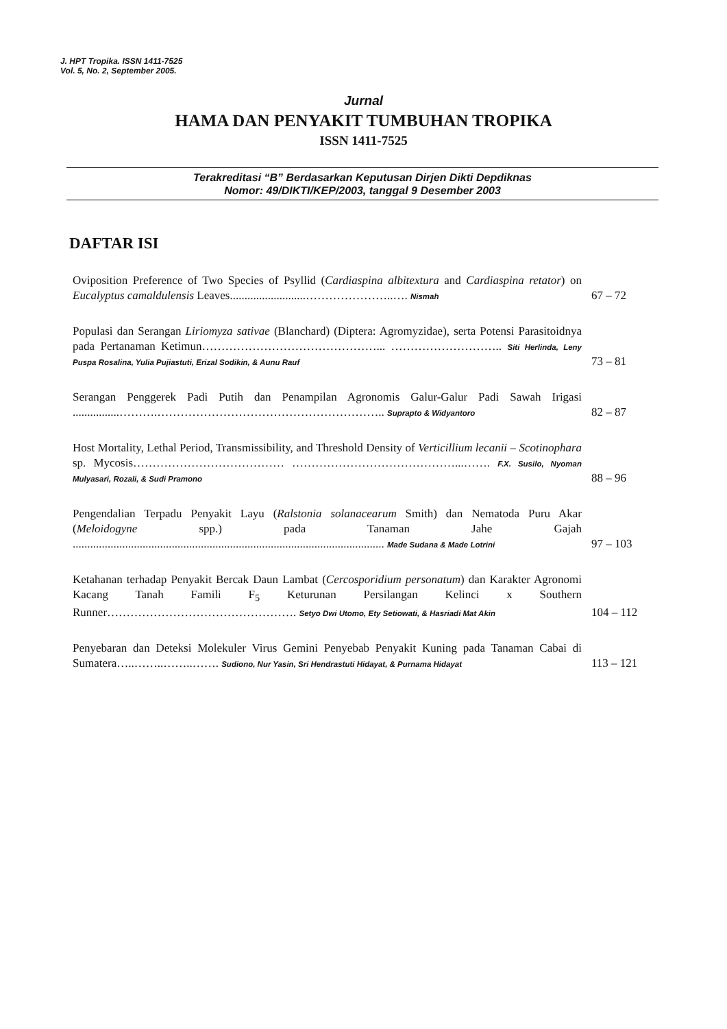J. HPT Tropika. ISSN 1411-7525
Vol. 5, No. 2, September 2005.
Jurnal
HAMA DAN PENYAKIT TUMBUHAN TROPIKA
ISSN 1411-7525
Terakreditasi “B” Berdasarkan Keputusan Dirjen Dikti Depdiknas
Nomor: 49/DIKTI/KEP/2003, tanggal 9 Desember 2003
DAFTAR ISI
| Oviposition Preference of Two Species of Psyllid ( Cardiaspina albitextura and Cardiaspina retator ) on Eucalyptus camaldulensis Leaves..........................…………………..…. Nismah | 67 – 72 |
| Populasi dan Serangan Liriomyza sativae (Blanchard) (Diptera: Agromyzidae), serta Potensi Parasitoidnya pada Pertanaman Ketimun………………………………………... ……………………….. Siti Herlinda, Leny Puspa Rosalina, Yulia Pujiastuti, Erizal Sodikin, & Aunu Rauf | 73 – 81 |
| Serangan Penggerek Padi Putih dan Penampilan Agronomis Galur-Galur Padi Sawah Irigasi ................……….………………………………………………….. Suprapto & Widyantoro | 82 – 87 |
| Host Mortality, Lethal Period, Transmissibility, and Threshold Density of Verticillium lecanii – Scotinophara sp. Mycosis………………………………… ……………………………………...……. F.X. Susilo, Nyoman Mulyasari, Rozali, & Sudi Pramono | 88 – 96 |
| Pengendalian Terpadu Penyakit Layu ( Ralstonia solanacearum Smith) dan Nematoda Puru Akar ( Meloidogyne spp.) pada Tanaman Jahe Gajah ........................................................................................................... Made Sudana & Made Lotrini | 97 – 103 |
| Ketahanan terhadap Penyakit Bercak Daun Lambat ( Cercosporidium personatum ) dan Karakter Agronomi Kacang Tanah Famili F<sub>5</sub> Keturunan Persilangan Kelinci x Southern Runner…………………………………………. Setyo Dwi Utomo, Ety Setiowati, & Hasriadi Mat Akin | 104 – 112 |
| Penyebaran dan Deteksi Molekuler Virus Gemini Penyebab Penyakit Kuning pada Tanaman Cabai di Sumatera…..……..……..……. Sudiono, Nur Yasin, Sri Hendrastuti Hidayat, & Purnama Hidayat | 113 – 121 |